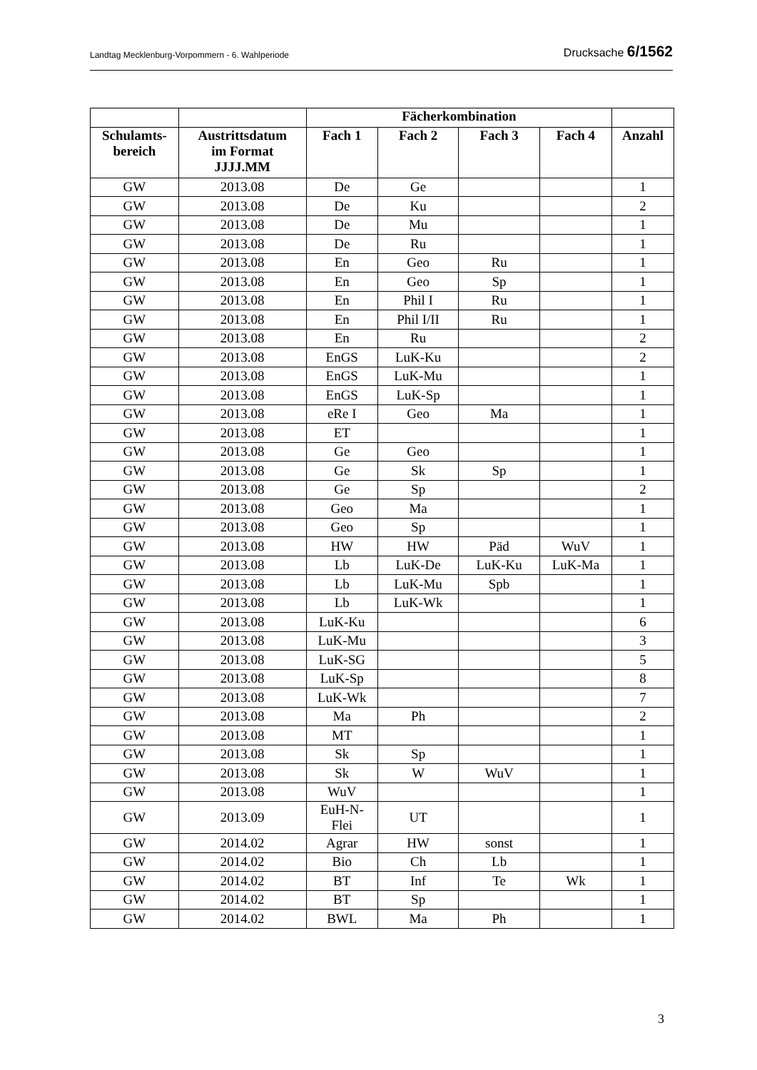Landtag Mecklenburg-Vorpommern - 6. Wahlperiode Drucksache 6/1562
| | | Fächerkombination | | | | |
| --- | --- | --- | --- | --- | --- | --- |
| Schulamts- bereich | Austrittsdatum im Format JJJJ.MM | Fach 1 | Fach 2 | Fach 3 | Fach 4 | Anzahl |
| GW | 2013.08 | De | Ge | | | 1 |
| GW | 2013.08 | De | Ku | | | 2 |
| GW | 2013.08 | De | Mu | | | 1 |
| GW | 2013.08 | De | Ru | | | 1 |
| GW | 2013.08 | En | Geo | Ru | | 1 |
| GW | 2013.08 | En | Geo | Sp | | 1 |
| GW | 2013.08 | En | Phil I | Ru | | 1 |
| GW | 2013.08 | En | Phil I/II | Ru | | 1 |
| GW | 2013.08 | En | Ru | | | 2 |
| GW | 2013.08 | EnGS | LuK-Ku | | | 2 |
| GW | 2013.08 | EnGS | LuK-Mu | | | 1 |
| GW | 2013.08 | EnGS | LuK-Sp | | | 1 |
| GW | 2013.08 | eRe I | Geo | Ma | | 1 |
| GW | 2013.08 | ET | | | | 1 |
| GW | 2013.08 | Ge | Geo | | | 1 |
| GW | 2013.08 | Ge | Sk | Sp | | 1 |
| GW | 2013.08 | Ge | Sp | | | 2 |
| GW | 2013.08 | Geo | Ma | | | 1 |
| GW | 2013.08 | Geo | Sp | | | 1 |
| GW | 2013.08 | HW | HW | Päd | WuV | 1 |
| GW | 2013.08 | Lb | LuK-De | LuK-Ku | LuK-Ma | 1 |
| GW | 2013.08 | Lb | LuK-Mu | Spb | | 1 |
| GW | 2013.08 | Lb | LuK-Wk | | | 1 |
| GW | 2013.08 | LuK-Ku | | | | 6 |
| GW | 2013.08 | LuK-Mu | | | | 3 |
| GW | 2013.08 | LuK-SG | | | | 5 |
| GW | 2013.08 | LuK-Sp | | | | 8 |
| GW | 2013.08 | LuK-Wk | | | | 7 |
| GW | 2013.08 | Ma | Ph | | | 2 |
| GW | 2013.08 | MT | | | | 1 |
| GW | 2013.08 | Sk | Sp | | | 1 |
| GW | 2013.08 | Sk | W | WuV | | 1 |
| GW | 2013.08 | WuV | | | | 1 |
| GW | 2013.09 | EuH-N- Flei | UT | | | 1 |
| GW | 2014.02 | Agrar | HW | sonst | | 1 |
| GW | 2014.02 | Bio | Ch | Lb | | 1 |
| GW | 2014.02 | BT | Inf | Te | Wk | 1 |
| GW | 2014.02 | BT | Sp | | | 1 |
| GW | 2014.02 | BWL | Ma | Ph | | 1 |
3